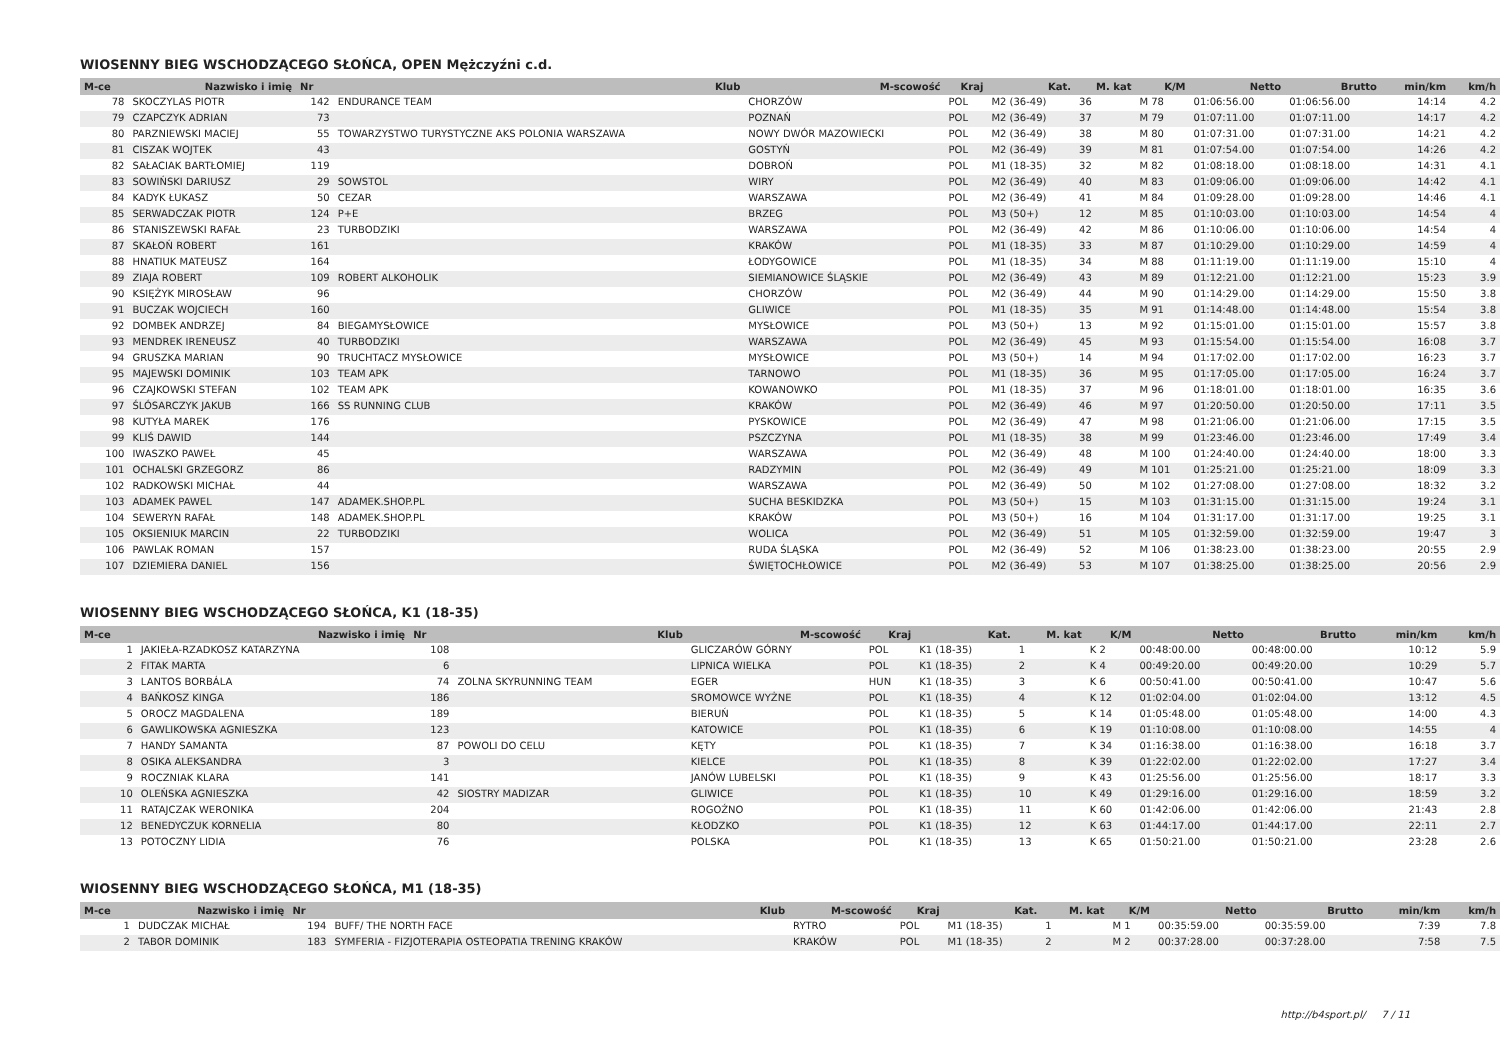WIOSENNY BIEG WSCHODZĄCEGO SŁOŃCA, OPEN Mężczyźni c.d.
| M-ce | Nazwisko i imię | Nr | Klub | M-scowość | Kraj | Kat. | M. kat | K/M | Netto | Brutto | min/km | km/h |
| --- | --- | --- | --- | --- | --- | --- | --- | --- | --- | --- | --- | --- |
| 78 | SKOCZYLAS PIOTR | 142 | ENDURANCE TEAM | CHORZÓW | POL | M2 (36-49) | 36 | M 78 | 01:06:56.00 | 01:06:56.00 | 14:14 | 4.2 |
| 79 | CZAPCZYK ADRIAN | 73 | | POZNAŃ | POL | M2 (36-49) | 37 | M 79 | 01:07:11.00 | 01:07:11.00 | 14:17 | 4.2 |
| 80 | PARZNIEWSKI MACIEJ | 55 | TOWARZYSTWO TURYSTYCZNE AKS POLONIA WARSZAWA | NOWY DWÓR MAZOWIECKI | POL | M2 (36-49) | 38 | M 80 | 01:07:31.00 | 01:07:31.00 | 14:21 | 4.2 |
| 81 | CISZAK WOJTEK | 43 | | GOSTYŃ | POL | M2 (36-49) | 39 | M 81 | 01:07:54.00 | 01:07:54.00 | 14:26 | 4.2 |
| 82 | SAŁACIAK BARTŁOMIEJ | 119 | | DOBROŃ | POL | M1 (18-35) | 32 | M 82 | 01:08:18.00 | 01:08:18.00 | 14:31 | 4.1 |
| 83 | SOWIŃSKI DARIUSZ | 29 | SOWSTOL | WIRY | POL | M2 (36-49) | 40 | M 83 | 01:09:06.00 | 01:09:06.00 | 14:42 | 4.1 |
| 84 | KADYK ŁUKASZ | 50 | CEZAR | WARSZAWA | POL | M2 (36-49) | 41 | M 84 | 01:09:28.00 | 01:09:28.00 | 14:46 | 4.1 |
| 85 | SERWADCZAK PIOTR | 124 | P+E | BRZEG | POL | M3 (50+) | 12 | M 85 | 01:10:03.00 | 01:10:03.00 | 14:54 | 4 |
| 86 | STANISZEWSKI RAFAŁ | 23 | TURBODZIKI | WARSZAWA | POL | M2 (36-49) | 42 | M 86 | 01:10:06.00 | 01:10:06.00 | 14:54 | 4 |
| 87 | SKAŁOŃ ROBERT | 161 | | KRAKÓW | POL | M1 (18-35) | 33 | M 87 | 01:10:29.00 | 01:10:29.00 | 14:59 | 4 |
| 88 | HNATIUK MATEUSZ | 164 | | ŁODYGOWICE | POL | M1 (18-35) | 34 | M 88 | 01:11:19.00 | 01:11:19.00 | 15:10 | 4 |
| 89 | ZIAJA ROBERT | 109 | ROBERT ALKOHOLIK | SIEMIANOWICE ŚLĄSKIE | POL | M2 (36-49) | 43 | M 89 | 01:12:21.00 | 01:12:21.00 | 15:23 | 3.9 |
| 90 | KSIĘŻYK MIROSŁAW | 96 | | CHORZÓW | POL | M2 (36-49) | 44 | M 90 | 01:14:29.00 | 01:14:29.00 | 15:50 | 3.8 |
| 91 | BUCZAK WOJCIECH | 160 | | GLIWICE | POL | M1 (18-35) | 35 | M 91 | 01:14:48.00 | 01:14:48.00 | 15:54 | 3.8 |
| 92 | DOMBEK ANDRZEJ | 84 | BIEGAMYSŁOWICE | MYSŁOWICE | POL | M3 (50+) | 13 | M 92 | 01:15:01.00 | 01:15:01.00 | 15:57 | 3.8 |
| 93 | MENDREK IRENEUSZ | 40 | TURBODZIKI | WARSZAWA | POL | M2 (36-49) | 45 | M 93 | 01:15:54.00 | 01:15:54.00 | 16:08 | 3.7 |
| 94 | GRUSZKA MARIAN | 90 | TRUCHTACZ MYSŁOWICE | MYSŁOWICE | POL | M3 (50+) | 14 | M 94 | 01:17:02.00 | 01:17:02.00 | 16:23 | 3.7 |
| 95 | MAJEWSKI DOMINIK | 103 | TEAM APK | TARNOWO | POL | M1 (18-35) | 36 | M 95 | 01:17:05.00 | 01:17:05.00 | 16:24 | 3.7 |
| 96 | CZAJKOWSKI STEFAN | 102 | TEAM APK | KOWANOWKO | POL | M1 (18-35) | 37 | M 96 | 01:18:01.00 | 01:18:01.00 | 16:35 | 3.6 |
| 97 | ŚLÓSARCZYK JAKUB | 166 | SS RUNNING CLUB | KRAKÓW | POL | M2 (36-49) | 46 | M 97 | 01:20:50.00 | 01:20:50.00 | 17:11 | 3.5 |
| 98 | KUTYŁA MAREK | 176 | | PYSKOWICE | POL | M2 (36-49) | 47 | M 98 | 01:21:06.00 | 01:21:06.00 | 17:15 | 3.5 |
| 99 | KLIŚ DAWID | 144 | | PSZCZYNA | POL | M1 (18-35) | 38 | M 99 | 01:23:46.00 | 01:23:46.00 | 17:49 | 3.4 |
| 100 | IWASZKO PAWEŁ | 45 | | WARSZAWA | POL | M2 (36-49) | 48 | M 100 | 01:24:40.00 | 01:24:40.00 | 18:00 | 3.3 |
| 101 | OCHALSKI GRZEGORZ | 86 | | RADZYMIN | POL | M2 (36-49) | 49 | M 101 | 01:25:21.00 | 01:25:21.00 | 18:09 | 3.3 |
| 102 | RADKOWSKI MICHAŁ | 44 | | WARSZAWA | POL | M2 (36-49) | 50 | M 102 | 01:27:08.00 | 01:27:08.00 | 18:32 | 3.2 |
| 103 | ADAMEK PAWEL | 147 | ADAMEK.SHOP.PL | SUCHA BESKIDZKA | POL | M3 (50+) | 15 | M 103 | 01:31:15.00 | 01:31:15.00 | 19:24 | 3.1 |
| 104 | SEWERYN RAFAŁ | 148 | ADAMEK.SHOP.PL | KRAKÓW | POL | M3 (50+) | 16 | M 104 | 01:31:17.00 | 01:31:17.00 | 19:25 | 3.1 |
| 105 | OKSIENIUK MARCIN | 22 | TURBODZIKI | WOLICA | POL | M2 (36-49) | 51 | M 105 | 01:32:59.00 | 01:32:59.00 | 19:47 | 3 |
| 106 | PAWLAK ROMAN | 157 | | RUDA ŚLĄSKA | POL | M2 (36-49) | 52 | M 106 | 01:38:23.00 | 01:38:23.00 | 20:55 | 2.9 |
| 107 | DZIEMIERA DANIEL | 156 | | ŚWIĘTOCHŁOWICE | POL | M2 (36-49) | 53 | M 107 | 01:38:25.00 | 01:38:25.00 | 20:56 | 2.9 |
WIOSENNY BIEG WSCHODZĄCEGO SŁOŃCA, K1 (18-35)
| M-ce | Nazwisko i imię | Nr | Klub | M-scowość | Kraj | Kat. | M. kat | K/M | Netto | Brutto | min/km | km/h |
| --- | --- | --- | --- | --- | --- | --- | --- | --- | --- | --- | --- | --- |
| 1 | JAKIEŁA-RZADKOSZ KATARZYNA | 108 | | GLICZARÓW GÓRNY | POL | K1 (18-35) | 1 | K 2 | 00:48:00.00 | 00:48:00.00 | 10:12 | 5.9 |
| 2 | FITAK MARTA | 6 | | LIPNICA WIELKA | POL | K1 (18-35) | 2 | K 4 | 00:49:20.00 | 00:49:20.00 | 10:29 | 5.7 |
| 3 | LANTOS BORBÁLA | 74 | ZOLNA SKYRUNNING TEAM | EGER | HUN | K1 (18-35) | 3 | K 6 | 00:50:41.00 | 00:50:41.00 | 10:47 | 5.6 |
| 4 | BAŃKOSZ KINGA | 186 | | SROMOWCE WYŻNE | POL | K1 (18-35) | 4 | K 12 | 01:02:04.00 | 01:02:04.00 | 13:12 | 4.5 |
| 5 | OROCZ MAGDALENA | 189 | | BIERUŃ | POL | K1 (18-35) | 5 | K 14 | 01:05:48.00 | 01:05:48.00 | 14:00 | 4.3 |
| 6 | GAWLIKOWSKA AGNIESZKA | 123 | | KATOWICE | POL | K1 (18-35) | 6 | K 19 | 01:10:08.00 | 01:10:08.00 | 14:55 | 4 |
| 7 | HANDY SAMANTA | 87 | POWOLI DO CELU | KĘTY | POL | K1 (18-35) | 7 | K 34 | 01:16:38.00 | 01:16:38.00 | 16:18 | 3.7 |
| 8 | OSIKA ALEKSANDRA | 3 | | KIELCE | POL | K1 (18-35) | 8 | K 39 | 01:22:02.00 | 01:22:02.00 | 17:27 | 3.4 |
| 9 | ROCZNIAK KLARA | 141 | | JANÓW LUBELSKI | POL | K1 (18-35) | 9 | K 43 | 01:25:56.00 | 01:25:56.00 | 18:17 | 3.3 |
| 10 | OLEŃSKA AGNIESZKA | 42 | SIOSTRY MADIZAR | GLIWICE | POL | K1 (18-35) | 10 | K 49 | 01:29:16.00 | 01:29:16.00 | 18:59 | 3.2 |
| 11 | RATAJCZAK WERONIKA | 204 | | ROGOŹNO | POL | K1 (18-35) | 11 | K 60 | 01:42:06.00 | 01:42:06.00 | 21:43 | 2.8 |
| 12 | BENEDYCZUK KORNELIA | 80 | | KŁODZKO | POL | K1 (18-35) | 12 | K 63 | 01:44:17.00 | 01:44:17.00 | 22:11 | 2.7 |
| 13 | POTOCZNY LIDIA | 76 | | POLSKA | POL | K1 (18-35) | 13 | K 65 | 01:50:21.00 | 01:50:21.00 | 23:28 | 2.6 |
WIOSENNY BIEG WSCHODZĄCEGO SŁOŃCA, M1 (18-35)
| M-ce | Nazwisko i imię | Nr | Klub | M-scowość | Kraj | Kat. | M. kat | K/M | Netto | Brutto | min/km | km/h |
| --- | --- | --- | --- | --- | --- | --- | --- | --- | --- | --- | --- | --- |
| 1 | DUDCZAK MICHAŁ | 194 | BUFF/ THE NORTH FACE | RYTRO | POL | M1 (18-35) | 1 | M 1 | 00:35:59.00 | 00:35:59.00 | 7:39 | 7.8 |
| 2 | TABOR DOMINIK | 183 | SYMFERIA - FIZJOTERAPIA OSTEOPATIA TRENING KRAKÓW | KRAKÓW | POL | M1 (18-35) | 2 | M 2 | 00:37:28.00 | 00:37:28.00 | 7:58 | 7.5 |
http://b4sport.pl/ 7 / 11